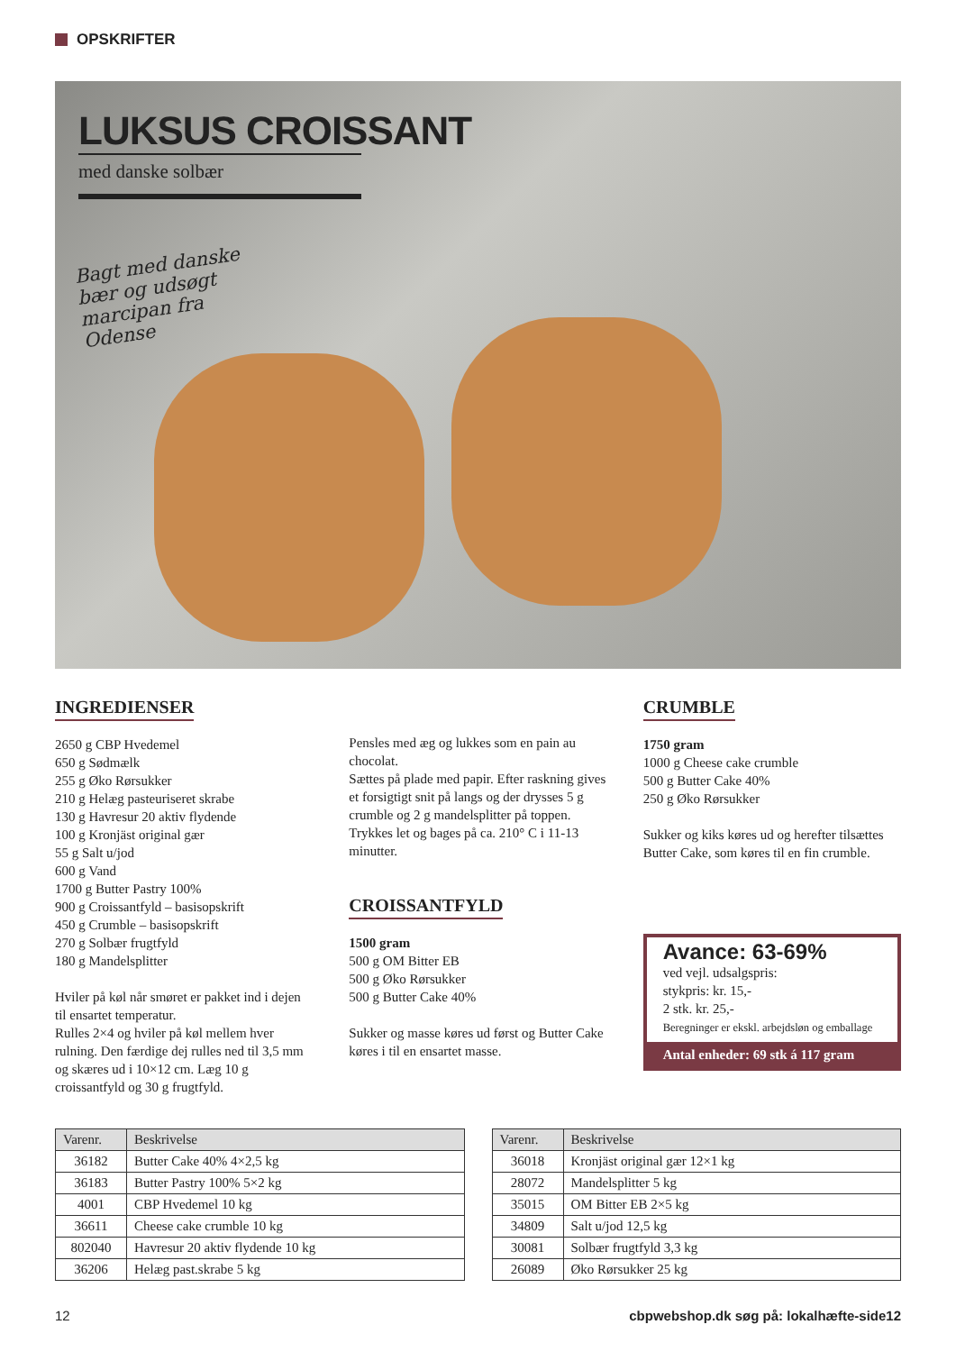OPSKRIFTER
LUKSUS CROISSANT
med danske solbær
Bagt med danske bær og udsøgt marcipan fra Odense
INGREDIENSER
2650 g CBP Hvedemel
650 g Sødmælk
255 g Øko Rørsukker
210 g Helæg pasteuriseret skrabe
130 g Havresur 20 aktiv flydende
100 g Kronjäst original gær
55 g Salt u/jod
600 g Vand
1700 g Butter Pastry 100%
900 g Croissantfyld – basisopskrift
450 g Crumble – basisopskrift
270 g Solbær frugtfyld
180 g Mandelsplitter
Hviler på køl når smøret er pakket ind i dejen til ensartet temperatur.
Rulles 2×4 og hviler på køl mellem hver rulning. Den færdige dej rulles ned til 3,5 mm og skæres ud i 10×12 cm. Læg 10 g croissantfyld og 30 g frugtfyld.
Pensles med æg og lukkes som en pain au chocolat.
Sættes på plade med papir. Efter raskning gives et forsigtigt snit på langs og der drysses 5 g crumble og 2 g mandelsplitter på toppen.
Trykkes let og bages på ca. 210° C i 11-13 minutter.
CROISSANTFYLD
1500 gram
500 g OM Bitter EB
500 g Øko Rørsukker
500 g Butter Cake 40%
Sukker og masse køres ud først og Butter Cake køres i til en ensartet masse.
CRUMBLE
1750 gram
1000 g Cheese cake crumble
500 g Butter Cake 40%
250 g Øko Rørsukker
Sukker og kiks køres ud og herefter tilsættes Butter Cake, som køres til en fin crumble.
Avance: 63-69%
ved vejl. udsalgspris:
stykpris: kr. 15,-
2 stk. kr. 25,-
Beregninger er ekskl. arbejdsløn og emballage
Antal enheder: 69 stk á 117 gram
| Varenr. | Beskrivelse |
| --- | --- |
| 36182 | Butter Cake 40% 4×2,5 kg |
| 36183 | Butter Pastry 100% 5×2 kg |
| 4001 | CBP Hvedemel 10 kg |
| 36611 | Cheese cake crumble 10 kg |
| 802040 | Havresur 20 aktiv flydende 10 kg |
| 36206 | Helæg past.skrabe 5 kg |
| Varenr. | Beskrivelse |
| --- | --- |
| 36018 | Kronjäst original gær 12×1 kg |
| 28072 | Mandelsplitter 5 kg |
| 35015 | OM Bitter EB 2×5 kg |
| 34809 | Salt u/jod 12,5 kg |
| 30081 | Solbær frugtfyld 3,3 kg |
| 26089 | Øko Rørsukker 25 kg |
12 cbpwebshop.dk søg på: lokalhæfte-side12